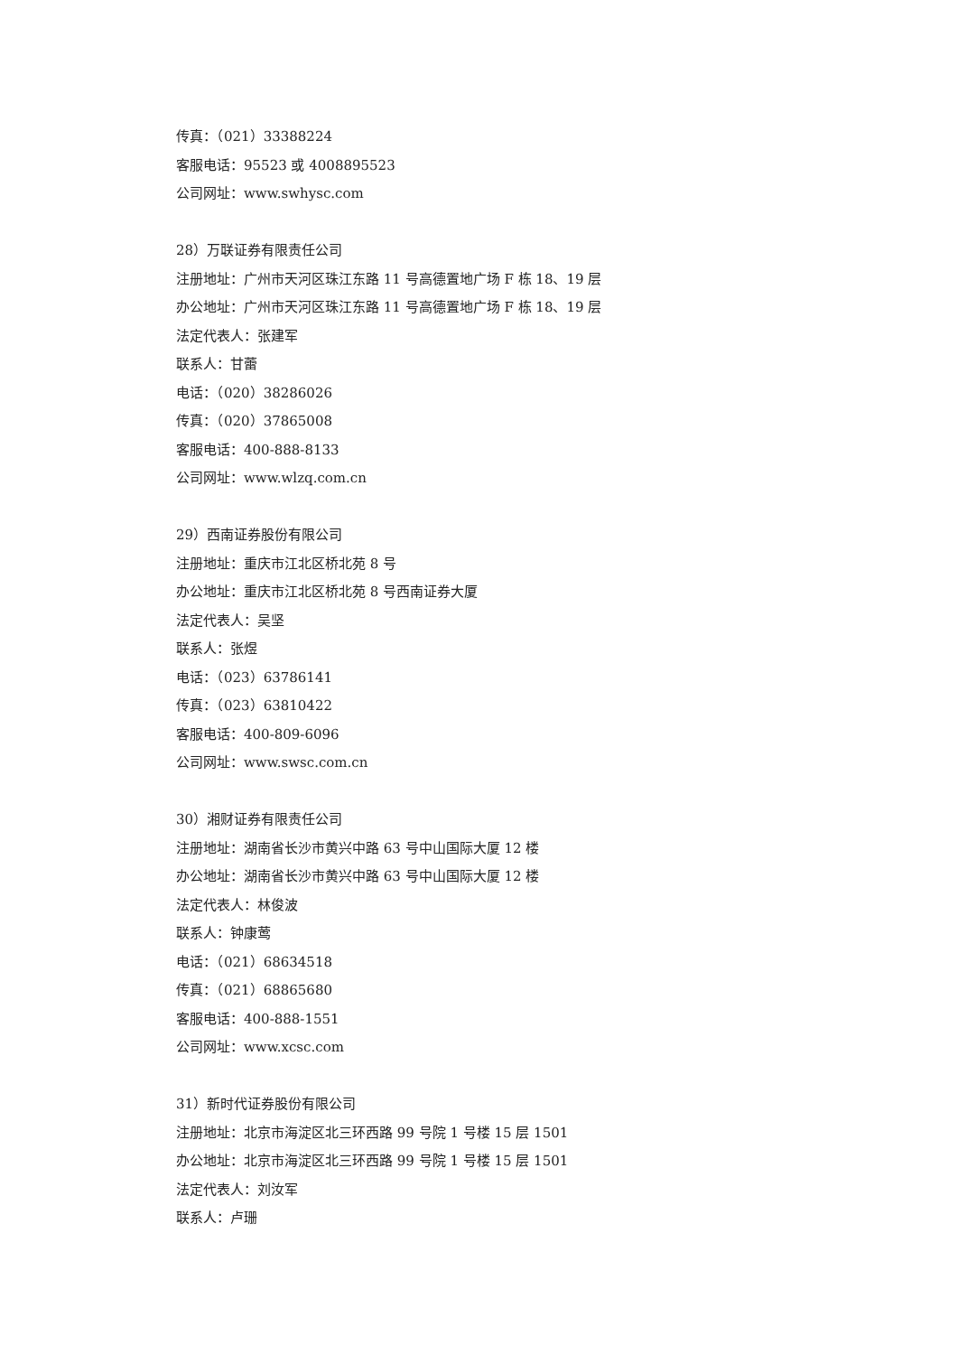传真：（021）33388224
客服电话：95523 或 4008895523
公司网址：www.swhysc.com
28）万联证券有限责任公司
注册地址：广州市天河区珠江东路 11 号高德置地广场 F 栋 18、19 层
办公地址：广州市天河区珠江东路 11 号高德置地广场 F 栋 18、19 层
法定代表人：张建军
联系人：甘蕾
电话：（020）38286026
传真：（020）37865008
客服电话：400-888-8133
公司网址：www.wlzq.com.cn
29）西南证券股份有限公司
注册地址：重庆市江北区桥北苑 8 号
办公地址：重庆市江北区桥北苑 8 号西南证券大厦
法定代表人：吴坚
联系人：张煜
电话：（023）63786141
传真：（023）63810422
客服电话：400-809-6096
公司网址：www.swsc.com.cn
30）湘财证券有限责任公司
注册地址：湖南省长沙市黄兴中路 63 号中山国际大厦 12 楼
办公地址：湖南省长沙市黄兴中路 63 号中山国际大厦 12 楼
法定代表人：林俊波
联系人：钟康莺
电话：（021）68634518
传真：（021）68865680
客服电话：400-888-1551
公司网址：www.xcsc.com
31）新时代证券股份有限公司
注册地址：北京市海淀区北三环西路 99 号院 1 号楼 15 层 1501
办公地址：北京市海淀区北三环西路 99 号院 1 号楼 15 层 1501
法定代表人：刘汝军
联系人：卢珊